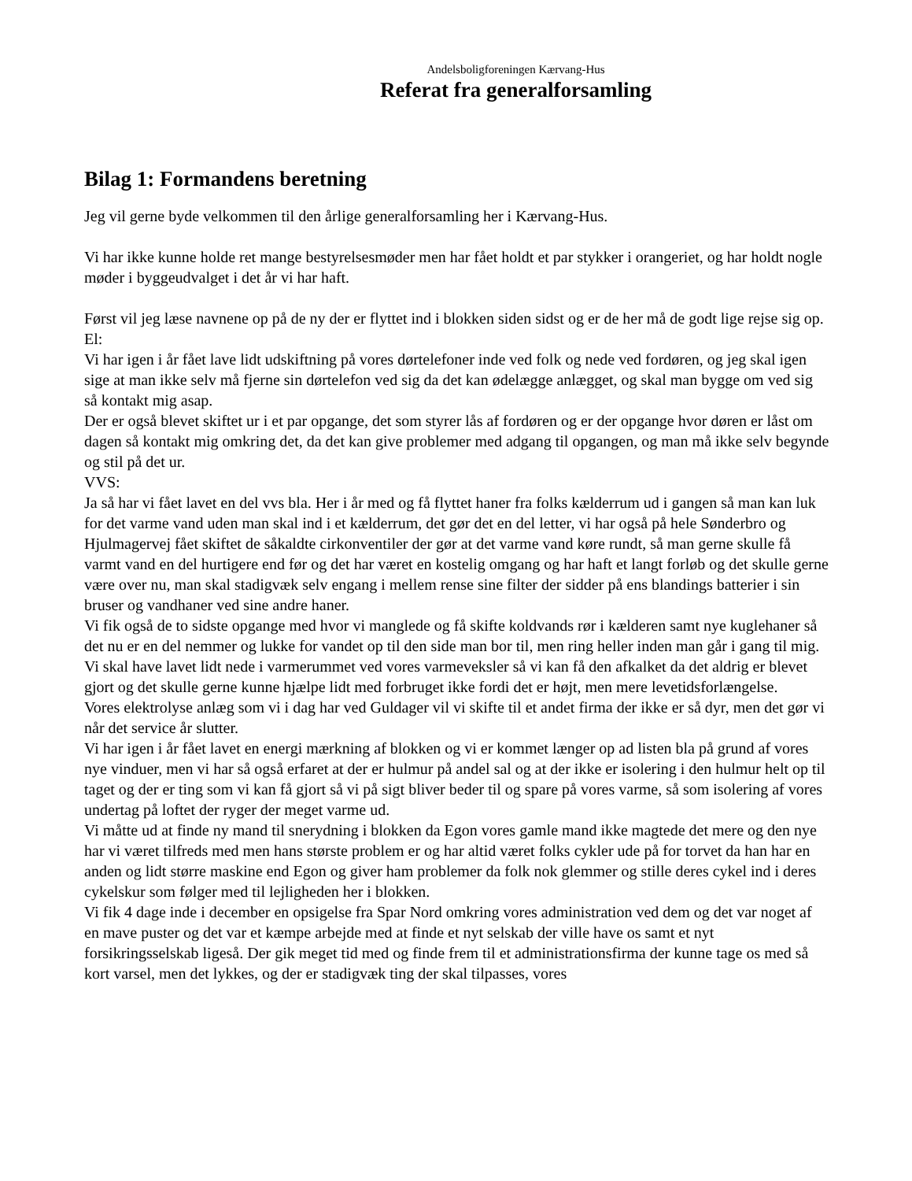Andelsboligforeningen Kærvang-Hus
Referat fra generalforsamling
Bilag 1: Formandens beretning
Jeg vil gerne byde velkommen til den årlige generalforsamling her i Kærvang-Hus.
Vi har ikke kunne holde ret mange bestyrelsesmøder men har fået holdt et par stykker i orangeriet, og har holdt nogle møder i byggeudvalget i det år vi har haft.
Først vil jeg læse navnene op på de ny der er flyttet ind i blokken siden sidst og er de her må de godt lige rejse sig op.
El:
Vi har igen i år fået lave lidt udskiftning på vores dørtelefoner inde ved folk og nede ved fordøren, og jeg skal igen sige at man ikke selv må fjerne sin dørtelefon ved sig da det kan ødelægge anlægget, og skal man bygge om ved sig så kontakt mig asap.
Der er også blevet skiftet ur i et par opgange, det som styrer lås af fordøren og er der opgange hvor døren er låst om dagen så kontakt mig omkring det, da det kan give problemer med adgang til opgangen, og man må ikke selv begynde og stil på det ur.
VVS:
Ja så har vi fået lavet en del vvs bla. Her i år med og få flyttet haner fra folks kælderrum ud i gangen så man kan luk for det varme vand uden man skal ind i et kælderrum, det gør det en del letter, vi har også på hele Sønderbro og Hjulmagervej fået skiftet de såkaldte cirkonventiler der gør at det varme vand køre rundt, så man gerne skulle få varmt vand en del hurtigere end før og det har været en kostelig omgang og har haft et langt forløb og det skulle gerne være over nu, man skal stadigvæk selv engang i mellem rense sine filter der sidder på ens blandings batterier i sin bruser og vandhaner ved sine andre haner.
Vi fik også de to sidste opgange med hvor vi manglede og få skifte koldvands rør i kælderen samt nye kuglehaner så det nu er en del nemmer og lukke for vandet op til den side man bor til, men ring heller inden man går i gang til mig.
Vi skal have lavet lidt nede i varmerummet ved vores varmeveksler så vi kan få den afkalket da det aldrig er blevet gjort og det skulle gerne kunne hjælpe lidt med forbruget ikke fordi det er højt, men mere levetidsforlængelse.
Vores elektrolyse anlæg som vi i dag har ved Guldager vil vi skifte til et andet firma der ikke er så dyr, men det gør vi når det service år slutter.
Vi har igen i år fået lavet en energi mærkning af blokken og vi er kommet længer op ad listen bla på grund af vores nye vinduer, men vi har så også erfaret at der er hulmur på andel sal og at der ikke er isolering i den hulmur helt op til taget og der er ting som vi kan få gjort så vi på sigt bliver beder til og spare på vores varme, så som isolering af vores undertag på loftet der ryger der meget varme ud.
Vi måtte ud at finde ny mand til snerydning i blokken da Egon vores gamle mand ikke magtede det mere og den nye har vi været tilfreds med men hans største problem er og har altid været folks cykler ude på for torvet da han har en anden og lidt større maskine end Egon og giver ham problemer da folk nok glemmer og stille deres cykel ind i deres cykelskur som følger med til lejligheden her i blokken.
Vi fik 4 dage inde i december en opsigelse fra Spar Nord omkring vores administration ved dem og det var noget af en mave puster og det var et kæmpe arbejde med at finde et nyt selskab der ville have os samt et nyt forsikringsselskab ligeså. Der gik meget tid med og finde frem til et administrationsfirma der kunne tage os med så kort varsel, men det lykkes, og der er stadigvæk ting der skal tilpasses, vores